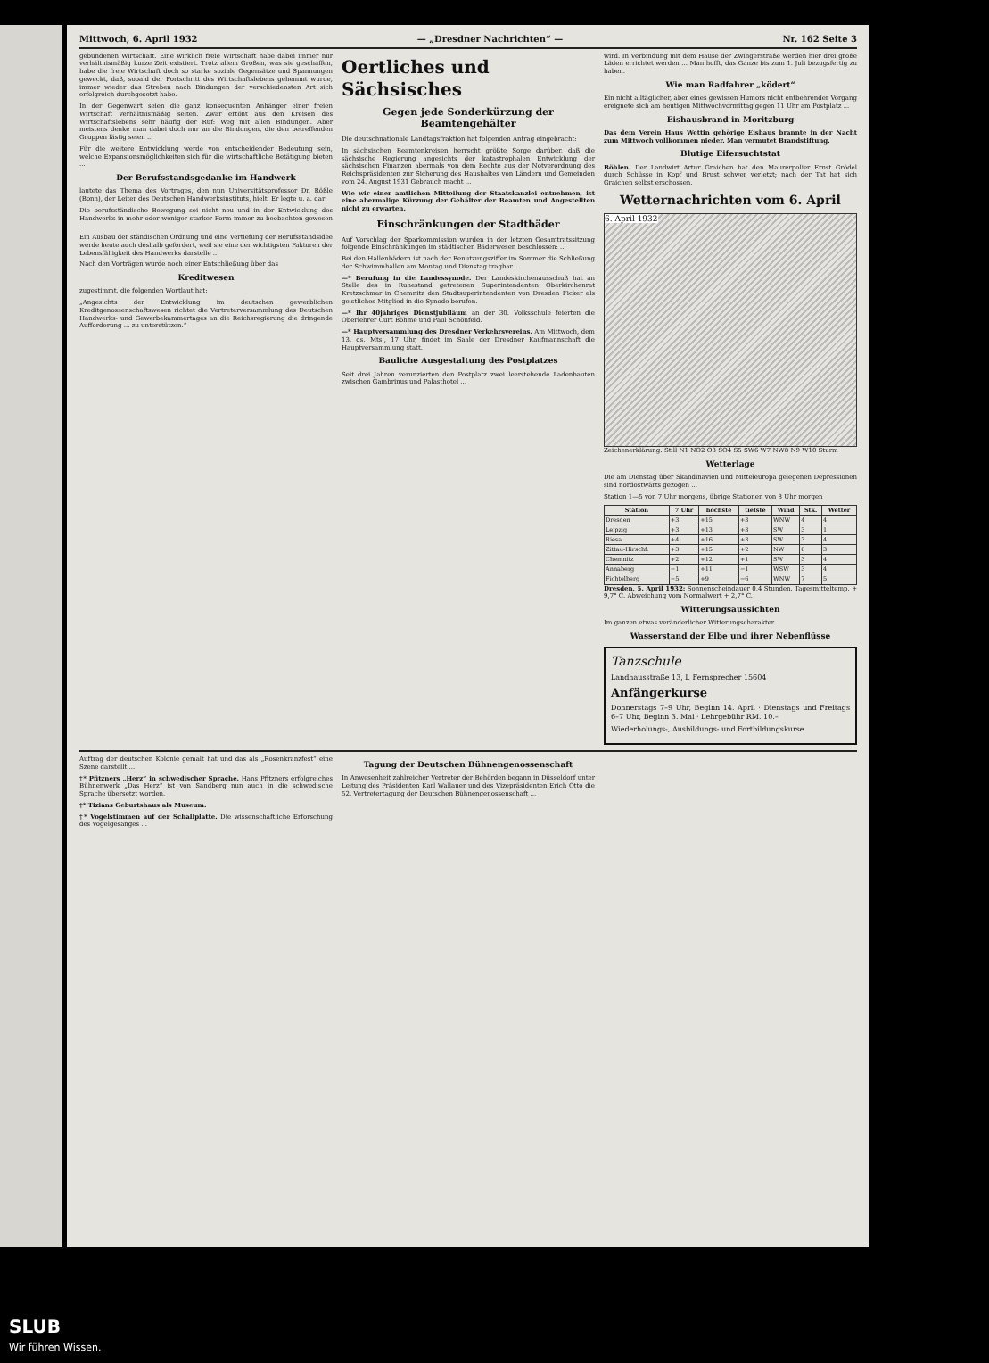Mittwoch, 6. April 1932 — „Dresdner Nachrichten“ — Nr. 162 Seite 3
gebundenen Wirtschaft. Eine wirklich freie Wirtschaft habe dabei immer nur verhältnismäßig kurze Zeit existiert. Trotz allem Großen, was sie geschaffen, habe die freie Wirtschaft doch so starke soziale Gegensätze und Spannungen geweckt, daß, sobald der Fortschritt des Wirtschaftslebens gehemmt wurde, immer wieder das Streben nach Bindungen der verschiedensten Art sich erfolgreich durchgesetzt habe.
In der Gegenwart seien die ganz konsequenten Anhänger einer freien Wirtschaft verhältnismäßig selten. Zwar ertönt aus den Kreisen des Wirtschaftslebens sehr häufig der Ruf: Weg mit allen Bindungen. Aber meistens denke man dabei doch nur an die Bindungen, die den betreffenden Gruppen lästig seien ...
Für die weitere Entwicklung werde von entscheidender Bedeutung sein, welche Expansionsmöglichkeiten sich für die wirtschaftliche Betätigung bieten ...
Der Berufsstandsgedanke im Handwerk
lautete das Thema des Vortrages, den nun Universitätsprofessor Dr. Rößle (Bonn), der Leiter des Deutschen Handwerksinstituts, hielt. Er legte u. a. dar:
Die berufsständische Bewegung sei nicht neu und in der Entwicklung des Handwerks in mehr oder weniger starker Form immer zu beobachten gewesen ...
Ein Ausbau der ständischen Ordnung und eine Vertiefung der Berufsstandsidee werde heute auch deshalb gefordert, weil sie eine der wichtigsten Faktoren der Lebensfähigkeit des Handwerks darstelle ...
Nach den Vorträgen wurde noch einer Entschließung über das
Kreditwesen
zugestimmt, die folgenden Wortlaut hat:
„Angesichts der Entwicklung im deutschen gewerblichen Kreditgenossenschaftswesen richtet die Vertreterversammlung des Deutschen Handwerks- und Gewerbekammertages an die Reichsregierung die dringende Aufforderung ... zu unterstützen.“
Oertliches und Sächsisches
Gegen jede Sonderkürzung der Beamtengehälter
Die deutschnationale Landtagsfraktion hat folgenden Antrag eingebracht:
In sächsischen Beamtenkreisen herrscht größte Sorge darüber, daß die sächsische Regierung angesichts der katastrophalen Entwicklung der sächsischen Finanzen abermals von dem Rechte aus der Notverordnung des Reichspräsidenten zur Sicherung des Haushaltes von Ländern und Gemeinden vom 24. August 1931 Gebrauch macht ...
Wie wir einer amtlichen Mitteilung der Staatskanzlei entnehmen, ist eine abermalige Kürzung der Gehälter der Beamten und Angestellten nicht zu erwarten.
Einschränkungen der Stadtbäder
Auf Vorschlag der Sparkommission wurden in der letzten Gesamtratssitzung folgende Einschränkungen im städtischen Bäderwesen beschlossen: ...
Bei den Hallenbädern ist nach der Benutzungsziffer im Sommer die Schließung der Schwimmhallen am Montag und Dienstag tragbar ...
—* Berufung in die Landessynode. Der Landeskirchenausschuß hat an Stelle des in Ruhestand getretenen Superintendenten Oberkirchenrat Kretzschmar in Chemnitz den Stadtsuperintendenten von Dresden Ficker als geistliches Mitglied in die Synode berufen.
—* Ihr 40jähriges Dienstjubiläum an der 30. Volksschule feierten die Oberlehrer Curt Böhme und Paul Schönfeld.
—* Hauptversammlung des Dresdner Verkehrsvereins. Am Mittwoch, dem 13. ds. Mts., 17 Uhr, findet im Saale der Dresdner Kaufmannschaft die Hauptversammlung statt.
Bauliche Ausgestaltung des Postplatzes
Seit drei Jahren verunzierten den Postplatz zwei leerstehende Ladenbauten zwischen Gambrinus und Palasthotel ...
wird. In Verbindung mit dem Hause der Zwingerstraße werden hier drei große Läden errichtet werden ... Man hofft, das Ganze bis zum 1. Juli bezugsfertig zu haben.
Wie man Radfahrer „ködert“
Ein nicht alltäglicher, aber eines gewissen Humors nicht entbehrender Vorgang ereignete sich am heutigen Mittwochvormittag gegen 11 Uhr am Postplatz ...
Eishausbrand in Moritzburg
Das dem Verein Haus Wettin gehörige Eishaus brannte in der Nacht zum Mittwoch vollkommen nieder. Man vermutet Brandstiftung.
Blutige Eifersuchtstat
Böhlen. Der Landwirt Artur Graichen hat den Maurerpolier Ernst Grödel durch Schüsse in Kopf und Brust schwer verletzt; nach der Tat hat sich Graichen selbst erschossen.
Wetternachrichten vom 6. April
6. April 1932
Zeichenerklärung: Still N1 NO2 O3 SO4 S5 SW6 W7 NW8 N9 W10 Sturm
Wetterlage
Die am Dienstag über Skandinavien und Mitteleuropa gelegenen Depressionen sind nordostwärts gezogen ...
Station 1—5 von 7 Uhr morgens, übrige Stationen von 8 Uhr morgen
| Station | 7 Uhr | höchste | tiefste | Wind | Stk. | Wetter |
| --- | --- | --- | --- | --- | --- | --- |
| Dresden | +3 | +15 | +3 | WNW | 4 | 4 |
| Leipzig | +3 | +13 | +3 | SW | 3 | 1 |
| Riesa | +4 | +16 | +3 | SW | 3 | 4 |
| Zittau-Hirschf. | +3 | +15 | +2 | NW | 6 | 3 |
| Chemnitz | +2 | +12 | +1 | SW | 3 | 4 |
| Annaberg | −1 | +11 | −1 | WSW | 3 | 4 |
| Fichtelberg | −5 | +9 | −6 | WNW | 7 | 5 |
Dresden, 5. April 1932: Sonnenscheindauer 0,4 Stunden. Tagesmitteltemp. + 9,7° C. Abweichung vom Normalwert + 2,7° C.
Witterungsaussichten
Im ganzen etwas veränderlicher Witterungscharakter.
Wasserstand der Elbe und ihrer Nebenflüsse
Tanzschule
Landhausstraße 13, I. Fernsprecher 15604
Anfängerkurse
Donnerstags 7–9 Uhr, Beginn 14. April · Dienstags und Freitags 6–7 Uhr, Beginn 3. Mai · Lehrgebühr RM. 10.–
Wiederholungs-, Ausbildungs- und Fortbildungskurse.
Auftrag der deutschen Kolonie gemalt hat und das als „Rosenkranzfest“ eine Szene darstellt ...
†* Pfitzners „Herz“ in schwedischer Sprache. Hans Pfitzners erfolgreiches Bühnenwerk „Das Herz“ ist von Sandberg nun auch in die schwedische Sprache übersetzt worden.
†* Tizians Geburtshaus als Museum.
†* Vogelstimmen auf der Schallplatte. Die wissenschaftliche Erforschung des Vogelgesanges ...
Tagung der Deutschen Bühnengenossenschaft
In Anwesenheit zahlreicher Vertreter der Behörden begann in Düsseldorf unter Leitung des Präsidenten Karl Wallauer und des Vizepräsidenten Erich Otto die 52. Vertretertagung der Deutschen Bühnengenossenschaft ...
SLUB
Wir führen Wissen.